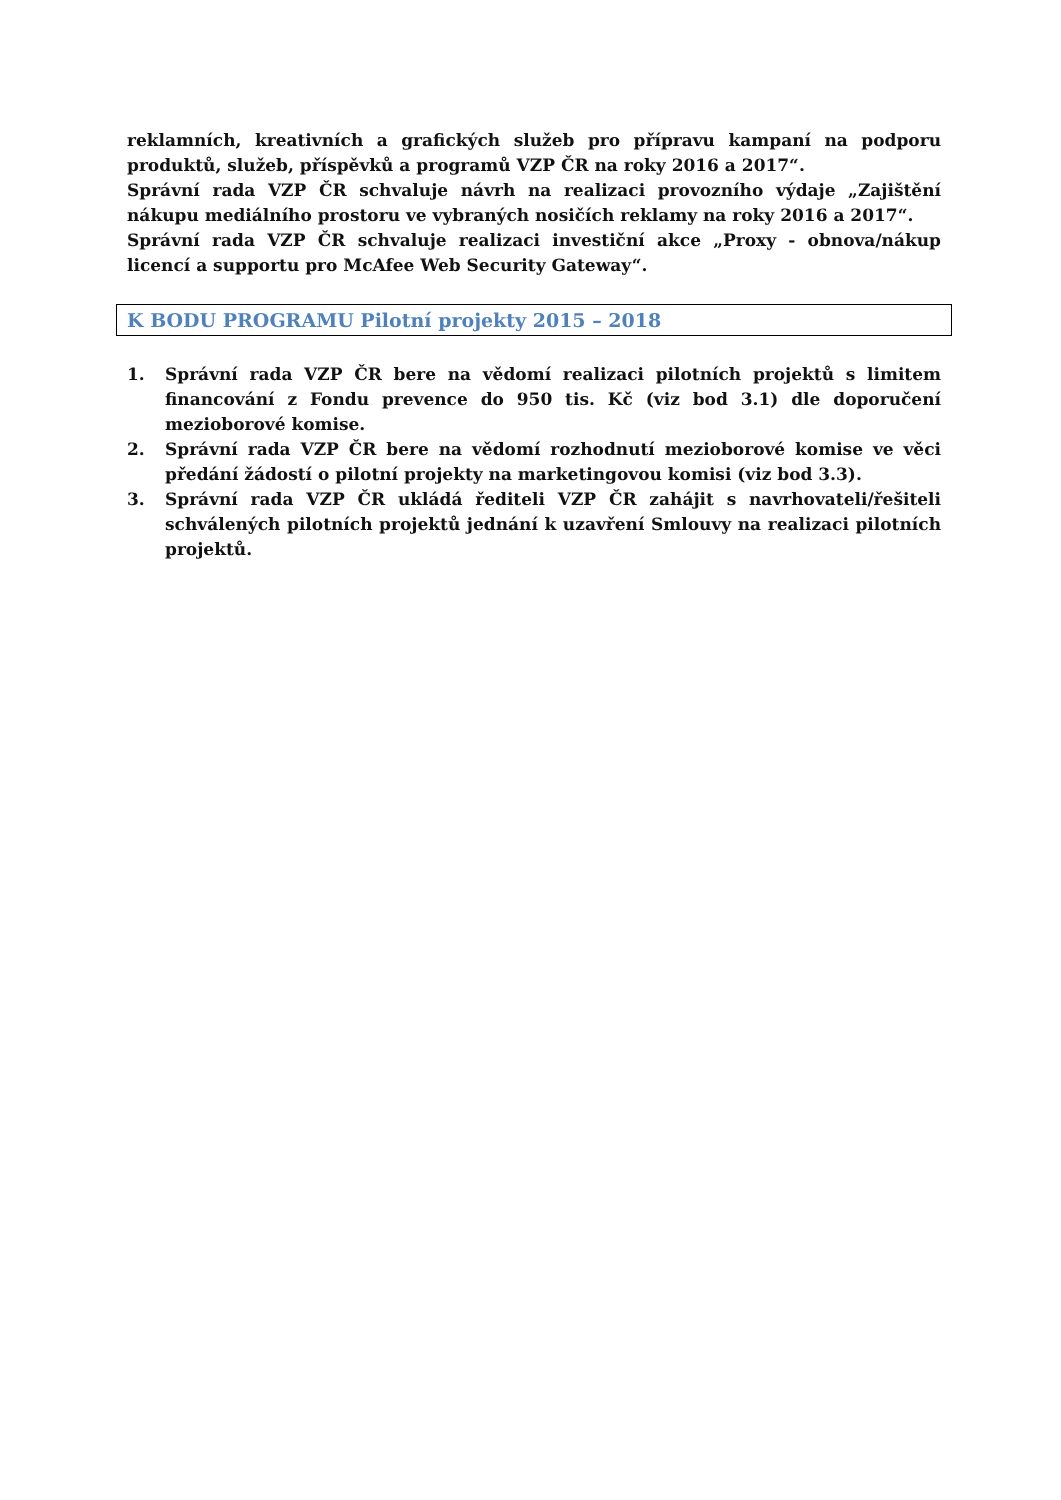reklamních, kreativních a grafických služeb pro přípravu kampaní na podporu produktů, služeb, příspěvků a programů VZP ČR na roky 2016 a 2017“.
Správní rada VZP ČR schvaluje návrh na realizaci provozního výdaje „Zajištění nákupu mediálního prostoru ve vybraných nosičích reklamy na roky 2016 a 2017“.
Správní rada VZP ČR schvaluje realizaci investiční akce „Proxy - obnova/nákup licencí a supportu pro McAfee Web Security Gateway“.
K BODU PROGRAMU Pilotní projekty 2015 – 2018
1. Správní rada VZP ČR bere na vědomí realizaci pilotních projektů s limitem financování z Fondu prevence do 950 tis. Kč (viz bod 3.1) dle doporučení mezioborové komise.
2. Správní rada VZP ČR bere na vědomí rozhodnutí mezioborové komise ve věci předání žádostí o pilotní projekty na marketingovou komisi (viz bod 3.3).
3. Správní rada VZP ČR ukládá řediteli VZP ČR zahájit s navrhovateli/řešiteli schválených pilotních projektů jednání k uzavření Smlouvy na realizaci pilotních projektů.